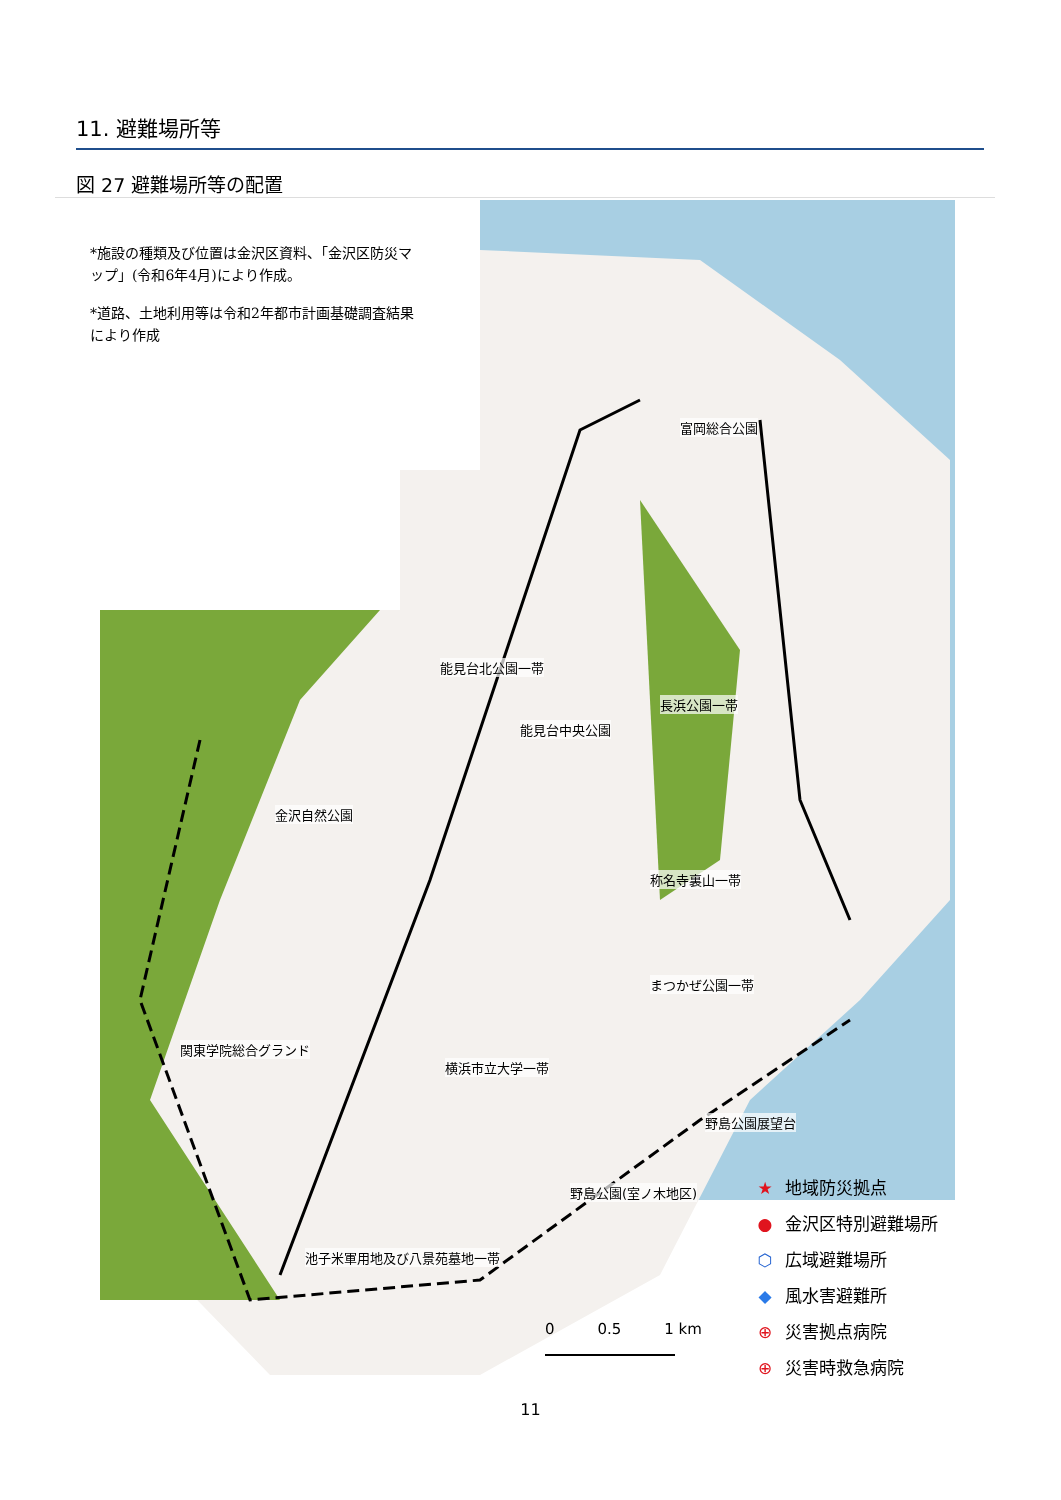11. 避難場所等
図 27 避難場所等の配置
*施設の種類及び位置は金沢区資料、「金沢区防災マップ」(令和6年4月)により作成。
*道路、土地利用等は令和2年都市計画基礎調査結果により作成
富岡総合公園
能見台北公園一帯
長浜公園一帯
能見台中央公園
金沢自然公園
称名寺裏山一帯
まつかぜ公園一帯
関東学院総合グランド
横浜市立大学一帯
野島公園展望台
野島公園(室ノ木地区)
池子米軍用地及び八景苑墓地一帯
★ 地域防災拠点
● 金沢区特別避難場所
⬡ 広域避難場所
◆ 風水害避難所
⊕ 災害拠点病院
⊕ 災害時救急病院
0 0.5 1 km
11